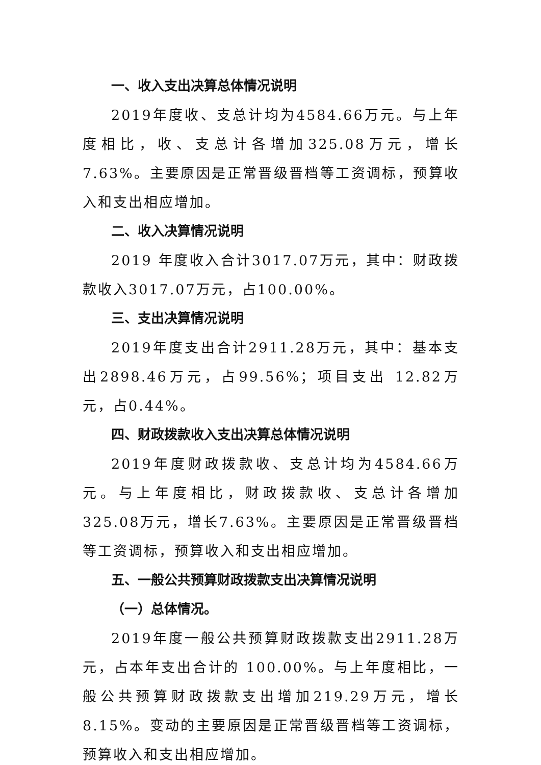一、收入支出决算总体情况说明
2019年度收、支总计均为4584.66万元。与上年度相比，收、支总计各增加325.08万元，增长7.63%。主要原因是正常晋级晋档等工资调标，预算收入和支出相应增加。
二、收入决算情况说明
2019 年度收入合计3017.07万元，其中：财政拨款收入3017.07万元，占100.00%。
三、支出决算情况说明
2019年度支出合计2911.28万元，其中：基本支出2898.46万元，占99.56%；项目支出 12.82万元，占0.44%。
四、财政拨款收入支出决算总体情况说明
2019年度财政拨款收、支总计均为4584.66万元。与上年度相比，财政拨款收、支总计各增加325.08万元，增长7.63%。主要原因是正常晋级晋档等工资调标，预算收入和支出相应增加。
五、一般公共预算财政拨款支出决算情况说明
（一）总体情况。
2019年度一般公共预算财政拨款支出2911.28万元，占本年支出合计的 100.00%。与上年度相比，一般公共预算财政拨款支出增加219.29万元，增长8.15%。变动的主要原因是正常晋级晋档等工资调标，预算收入和支出相应增加。